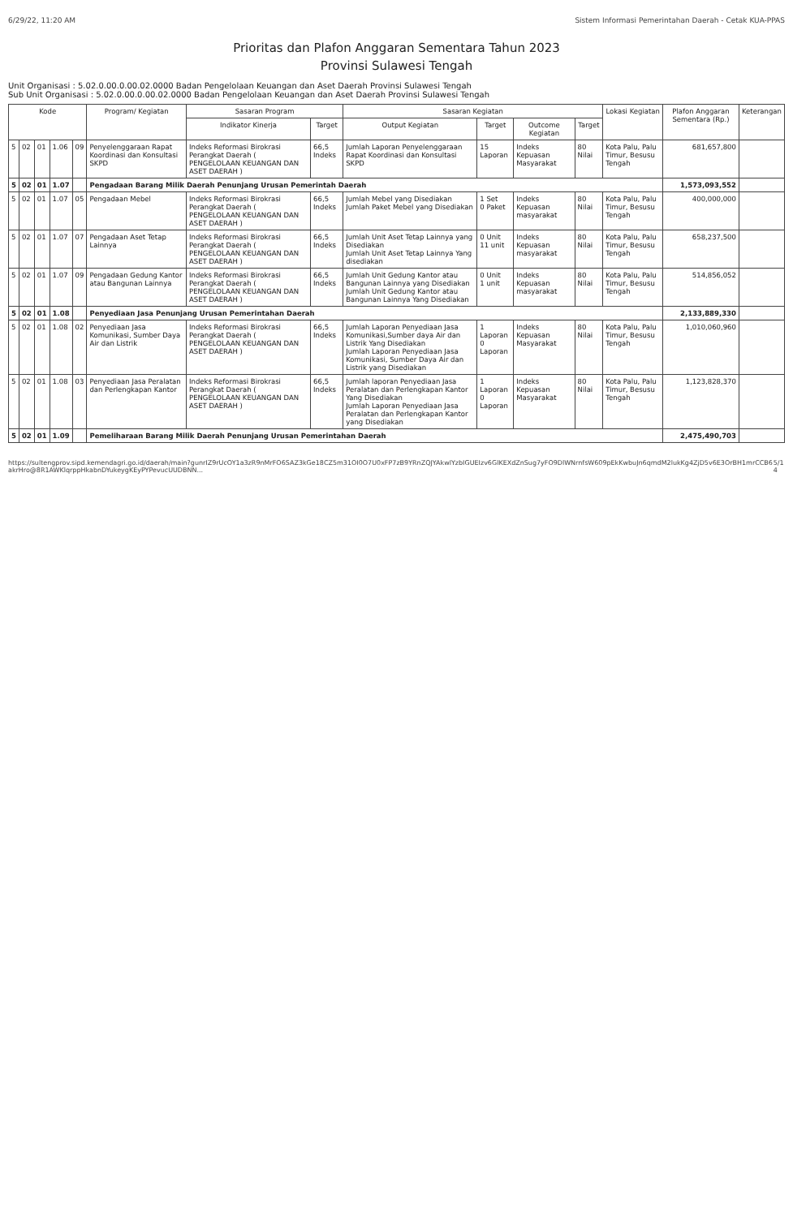6/29/22, 11:20 AM Sistem Informasi Pemerintahan Daerah - Cetak KUA-PPAS
Prioritas dan Plafon Anggaran Sementara Tahun 2023
Provinsi Sulawesi Tengah
Unit Organisasi : 5.02.0.00.0.00.02.0000 Badan Pengelolaan Keuangan dan Aset Daerah Provinsi Sulawesi Tengah
Sub Unit Organisasi : 5.02.0.00.0.00.02.0000 Badan Pengelolaan Keuangan dan Aset Daerah Provinsi Sulawesi Tengah
| Kode | | | | | Program/ Kegiatan | Sasaran Program | | Sasaran Kegiatan | | | | Lokasi Kegiatan | Plafon Anggaran Sementara (Rp.) | Keterangan |
| --- | --- | --- | --- | --- | --- | --- | --- | --- | --- | --- | --- | --- | --- | --- |
| | | | | | | Indikator Kinerja | Target | Output Kegiatan | Target | Outcome Kegiatan | Target | | | |
| 5 | 02 | 01 | 1.06 | 09 | Penyelenggaraan Rapat Koordinasi dan Konsultasi SKPD | Indeks Reformasi Birokrasi Perangkat Daerah ( PENGELOLAAN KEUANGAN DAN ASET DAERAH ) | 66,5 Indeks | Jumlah Laporan Penyelenggaraan Rapat Koordinasi dan Konsultasi SKPD | 15 Laporan | Indeks Kepuasan Masyarakat | 80 Nilai | Kota Palu, Palu Timur, Besusu Tengah | 681,657,800 | |
| 5 | 02 | 01 | 1.07 | | Pengadaan Barang Milik Daerah Penunjang Urusan Pemerintah Daerah | | | | | | | | 1,573,093,552 | |
| 5 | 02 | 01 | 1.07 | 05 | Pengadaan Mebel | Indeks Reformasi Birokrasi Perangkat Daerah ( PENGELOLAAN KEUANGAN DAN ASET DAERAH ) | 66,5 Indeks | Jumlah Mebel yang Disediakan Jumlah Paket Mebel yang Disediakan | 1 Set 0 Paket | Indeks Kepuasan masyarakat | 80 Nilai | Kota Palu, Palu Timur, Besusu Tengah | 400,000,000 | |
| 5 | 02 | 01 | 1.07 | 07 | Pengadaan Aset Tetap Lainnya | Indeks Reformasi Birokrasi Perangkat Daerah ( PENGELOLAAN KEUANGAN DAN ASET DAERAH ) | 66,5 Indeks | Jumlah Unit Aset Tetap Lainnya yang Disediakan Jumlah Unit Aset Tetap Lainnya Yang disediakan | 0 Unit 11 unit | Indeks Kepuasan masyarakat | 80 Nilai | Kota Palu, Palu Timur, Besusu Tengah | 658,237,500 | |
| 5 | 02 | 01 | 1.07 | 09 | Pengadaan Gedung Kantor atau Bangunan Lainnya | Indeks Reformasi Birokrasi Perangkat Daerah ( PENGELOLAAN KEUANGAN DAN ASET DAERAH ) | 66,5 Indeks | Jumlah Unit Gedung Kantor atau Bangunan Lainnya yang Disediakan Jumlah Unit Gedung Kantor atau Bangunan Lainnya Yang Disediakan | 0 Unit 1 unit | Indeks Kepuasan masyarakat | 80 Nilai | Kota Palu, Palu Timur, Besusu Tengah | 514,856,052 | |
| 5 | 02 | 01 | 1.08 | | Penyediaan Jasa Penunjang Urusan Pemerintahan Daerah | | | | | | | | 2,133,889,330 | |
| 5 | 02 | 01 | 1.08 | 02 | Penyediaan Jasa Komunikasi, Sumber Daya Air dan Listrik | Indeks Reformasi Birokrasi Perangkat Daerah ( PENGELOLAAN KEUANGAN DAN ASET DAERAH ) | 66,5 Indeks | Jumlah Laporan Penyediaan Jasa Komunikasi,Sumber daya Air dan Listrik Yang Disediakan Jumlah Laporan Penyediaan Jasa Komunikasi, Sumber Daya Air dan Listrik yang Disediakan | 1 Laporan 0 Laporan | Indeks Kepuasan Masyarakat | 80 Nilai | Kota Palu, Palu Timur, Besusu Tengah | 1,010,060,960 | |
| 5 | 02 | 01 | 1.08 | 03 | Penyediaan Jasa Peralatan dan Perlengkapan Kantor | Indeks Reformasi Birokrasi Perangkat Daerah ( PENGELOLAAN KEUANGAN DAN ASET DAERAH ) | 66,5 Indeks | Jumlah laporan Penyediaan Jasa Peralatan dan Perlengkapan Kantor Yang Disediakan Jumlah Laporan Penyediaan Jasa Peralatan dan Perlengkapan Kantor yang Disediakan | 1 Laporan 0 Laporan | Indeks Kepuasan Masyarakat | 80 Nilai | Kota Palu, Palu Timur, Besusu Tengah | 1,123,828,370 | |
| 5 | 02 | 01 | 1.09 | | Pemeliharaan Barang Milik Daerah Penunjang Urusan Pemerintahan Daerah | | | | | | | | 2,475,490,703 | |
https://sultengprov.sipd.kemendagri.go.id/daerah/main?gunrIZ9rUcOY1a3zR9nMrFO6SAZ3kGe18CZ5m31OI0O7U0xFP7zB9YRnZQJYAkwlYzbIGUEIzv6GlKEXdZnSug7yFO9DlWNrnfsW609pEkKwbuJn6qmdM2lukKg4ZjD5v6E3OrBH1mrCCB6akrHro@8R1AWKlqrppHkabnDYukeygKEyPYPevucUUDBNN... 5/14